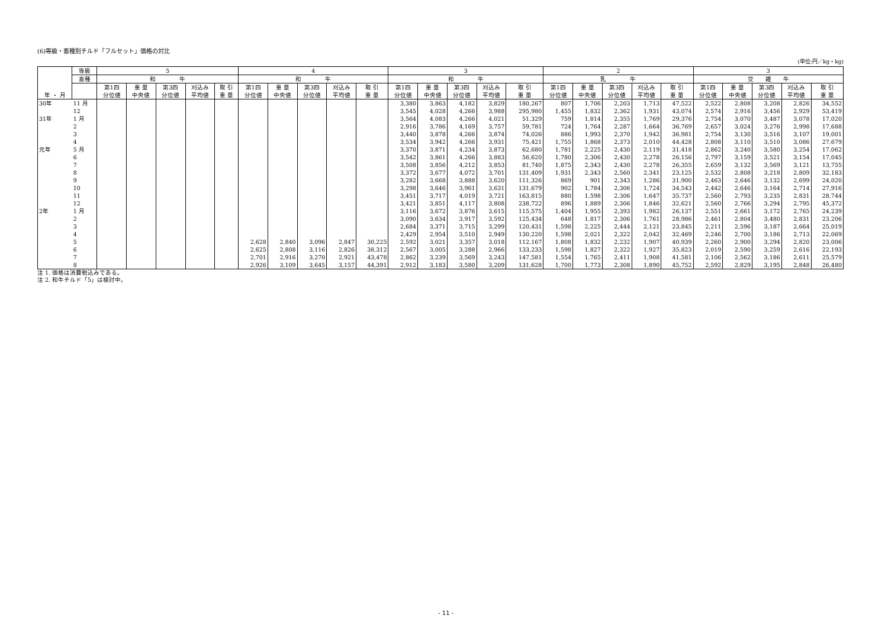(6)等級・畜種別チルド「フルセット」価格の対比
(単位:円／kg・kg)
| 年 ・ 月 | 等級 | 5 | | | | | 4 | | | | | 3 | | | | | 2 | | | | | 3 | | | | |
| --- | --- | --- | --- | --- | --- | --- | --- | --- | --- | --- | --- | --- | --- | --- | --- | --- | --- | --- | --- | --- | --- | --- | --- | --- | --- | --- |
| | 畜種 | 和 牛 | | | | | 和 牛 | | | | | 和 牛 | | | | | 乳 牛 | | | | | 交 雑 牛 | | | | |
| | | 第1四 分位値 | 重 量 中央値 | 第3四 分位値 | 刈込み 平均値 | 取 引 重 量 | 第1四 分位値 | 重 量 中央値 | 第3四 分位値 | 刈込み 平均値 | 取 引 重 量 | 第1四 分位値 | 重 量 中央値 | 第3四 分位値 | 刈込み 平均値 | 取 引 重 量 | 第1四 分位値 | 重 量 中央値 | 第3四 分位値 | 刈込み 平均値 | 取 引 重 量 | 第1四 分位値 | 重 量 中央値 | 第3四 分位値 | 刈込み 平均値 | 取 引 重 量 |
| 30年 | 11 月 | | | | | | | | | | | 3,380 | 3,863 | 4,182 | 3,829 | 180,267 | 807 | 1,706 | 2,203 | 1,713 | 47,522 | 2,522 | 2,808 | 3,208 | 2,826 | 34,552 |
| | 12 | | | | | | | | | | | 3,545 | 4,028 | 4,266 | 3,988 | 295,980 | 1,455 | 1,832 | 2,362 | 1,931 | 43,074 | 2,574 | 2,916 | 3,456 | 2,929 | 53,419 |
| 31年 | 1 月 | | | | | | | | | | | 3,564 | 4,083 | 4,266 | 4,021 | 51,329 | 759 | 1,814 | 2,355 | 1,769 | 29,376 | 2,754 | 3,070 | 3,487 | 3,078 | 17,020 |
| | 2 | | | | | | | | | | | 2,916 | 3,786 | 4,169 | 3,757 | 59,781 | 724 | 1,764 | 2,287 | 1,664 | 36,769 | 2,657 | 3,024 | 3,276 | 2,998 | 17,688 |
| | 3 | | | | | | | | | | | 3,440 | 3,878 | 4,266 | 3,874 | 74,026 | 886 | 1,993 | 2,370 | 1,942 | 36,981 | 2,754 | 3,130 | 3,516 | 3,107 | 19,001 |
| | 4 | | | | | | | | | | | 3,534 | 3,942 | 4,266 | 3,931 | 75,421 | 1,755 | 1,868 | 2,373 | 2,010 | 44,428 | 2,808 | 3,110 | 3,510 | 3,086 | 27,679 |
| 元年 | 5 月 | | | | | | | | | | | 3,370 | 3,871 | 4,234 | 3,873 | 62,680 | 1,781 | 2,225 | 2,430 | 2,119 | 31,418 | 2,862 | 3,240 | 3,580 | 3,254 | 17,062 |
| | 6 | | | | | | | | | | | 3,542 | 3,861 | 4,266 | 3,883 | 56,620 | 1,780 | 2,306 | 2,430 | 2,278 | 26,156 | 2,797 | 3,159 | 3,521 | 3,154 | 17,045 |
| | 7 | | | | | | | | | | | 3,508 | 3,856 | 4,212 | 3,853 | 81,740 | 1,875 | 2,343 | 2,430 | 2,278 | 26,355 | 2,659 | 3,132 | 3,569 | 3,121 | 13,755 |
| | 8 | | | | | | | | | | | 3,372 | 3,677 | 4,072 | 3,701 | 131,409 | 1,931 | 2,343 | 2,560 | 2,341 | 23,125 | 2,532 | 2,808 | 3,218 | 2,809 | 32,183 |
| | 9 | | | | | | | | | | | 3,282 | 3,668 | 3,888 | 3,620 | 111,326 | 869 | 901 | 2,343 | 1,286 | 31,900 | 2,463 | 2,646 | 3,132 | 2,699 | 24,020 |
| | 10 | | | | | | | | | | | 3,298 | 3,646 | 3,961 | 3,631 | 131,679 | 902 | 1,784 | 2,306 | 1,724 | 34,543 | 2,442 | 2,646 | 3,164 | 2,714 | 27,916 |
| | 11 | | | | | | | | | | | 3,451 | 3,717 | 4,019 | 3,721 | 163,815 | 880 | 1,598 | 2,306 | 1,647 | 35,737 | 2,560 | 2,793 | 3,235 | 2,831 | 28,744 |
| | 12 | | | | | | | | | | | 3,421 | 3,851 | 4,117 | 3,808 | 238,722 | 896 | 1,889 | 2,306 | 1,846 | 32,621 | 2,560 | 2,766 | 3,294 | 2,795 | 45,372 |
| 2年 | 1 月 | | | | | | | | | | | 3,116 | 3,672 | 3,876 | 3,615 | 115,575 | 1,404 | 1,955 | 2,393 | 1,982 | 26,137 | 2,551 | 2,661 | 3,172 | 2,765 | 24,239 |
| | 2 | | | | | | | | | | | 3,090 | 3,634 | 3,917 | 3,592 | 125,434 | 648 | 1,817 | 2,306 | 1,761 | 28,986 | 2,461 | 2,804 | 3,480 | 2,831 | 23,206 |
| | 3 | | | | | | | | | | | 2,684 | 3,371 | 3,715 | 3,299 | 120,431 | 1,598 | 2,225 | 2,444 | 2,121 | 23,845 | 2,211 | 2,596 | 3,187 | 2,664 | 25,019 |
| | 4 | | | | | | | | | | | 2,429 | 2,954 | 3,510 | 2,949 | 130,220 | 1,598 | 2,021 | 2,322 | 2,042 | 32,469 | 2,246 | 2,700 | 3,186 | 2,713 | 22,069 |
| | 5 | | | | | | 2,628 | 2,840 | 3,096 | 2,847 | 30,225 | 2,592 | 3,021 | 3,357 | 3,018 | 112,167 | 1,808 | 1,832 | 2,232 | 1,907 | 40,939 | 2,260 | 2,900 | 3,294 | 2,820 | 23,006 |
| | 6 | | | | | | 2,625 | 2,808 | 3,116 | 2,826 | 38,312 | 2,567 | 3,005 | 3,288 | 2,966 | 133,233 | 1,598 | 1,827 | 2,322 | 1,927 | 35,823 | 2,019 | 2,590 | 3,259 | 2,616 | 22,193 |
| | 7 | | | | | | 2,701 | 2,916 | 3,270 | 2,921 | 43,478 | 2,862 | 3,239 | 3,569 | 3,243 | 147,581 | 1,554 | 1,765 | 2,411 | 1,908 | 41,581 | 2,106 | 2,562 | 3,186 | 2,611 | 25,579 |
| | 8 | | | | | | 2,926 | 3,109 | 3,645 | 3,157 | 44,391 | 2,912 | 3,183 | 3,580 | 3,209 | 131,628 | 1,700 | 1,773 | 2,308 | 1,890 | 45,752 | 2,592 | 2,829 | 3,195 | 2,848 | 26,480 |
注 1. 価格は消費税込みである。
注 2. 和牛チルド「5」は検討中。
- 11 -